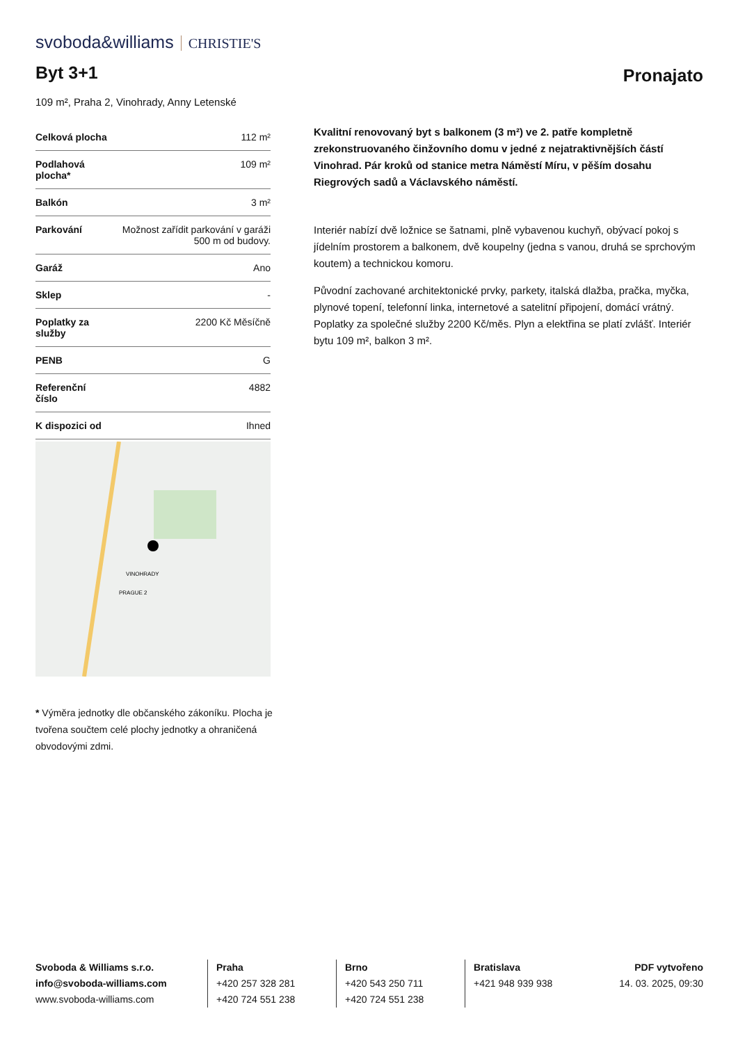svoboda&williams CHRISTIE'S
Byt 3+1 Pronajato
109 m², Praha 2, Vinohrady, Anny Letenské
| Celková plocha | 112 m² |
| Podlahová plocha* | 109 m² |
| Balkón | 3 m² |
| Parkování | Možnost zařídit parkování v garáži 500 m od budovy. |
| Garáž | Ano |
| Sklep | - |
| Poplatky za služby | 2200 Kč Měsíčně |
| PENB | G |
| Referenční číslo | 4882 |
| K dispozici od | Ihned |
VINOHRADY
PRAGUE 2
Kvalitní renovovaný byt s balkonem (3 m²) ve 2. patře kompletně zrekonstruovaného činžovního domu v jedné z nejatraktivnějších částí Vinohrad. Pár kroků od stanice metra Náměstí Míru, v pěším dosahu Riegrových sadů a Václavského náměstí.
Interiér nabízí dvě ložnice se šatnami, plně vybavenou kuchyň, obývací pokoj s jídelním prostorem a balkonem, dvě koupelny (jedna s vanou, druhá se sprchovým koutem) a technickou komoru.
Původní zachované architektonické prvky, parkety, italská dlažba, pračka, myčka, plynové topení, telefonní linka, internetové a satelitní připojení, domácí vrátný. Poplatky za společné služby 2200 Kč/měs. Plyn a elektřina se platí zvlášť. Interiér bytu 109 m², balkon 3 m².
* Výměra jednotky dle občanského zákoníku. Plocha je tvořena součtem celé plochy jednotky a ohraničená obvodovými zdmi.
Svoboda & Williams s.r.o.
info@svoboda-williams.com
www.svoboda-williams.com
Praha
+420 257 328 281
+420 724 551 238
Brno
+420 543 250 711
+420 724 551 238
Bratislava
+421 948 939 938
PDF vytvořeno
14. 03. 2025, 09:30